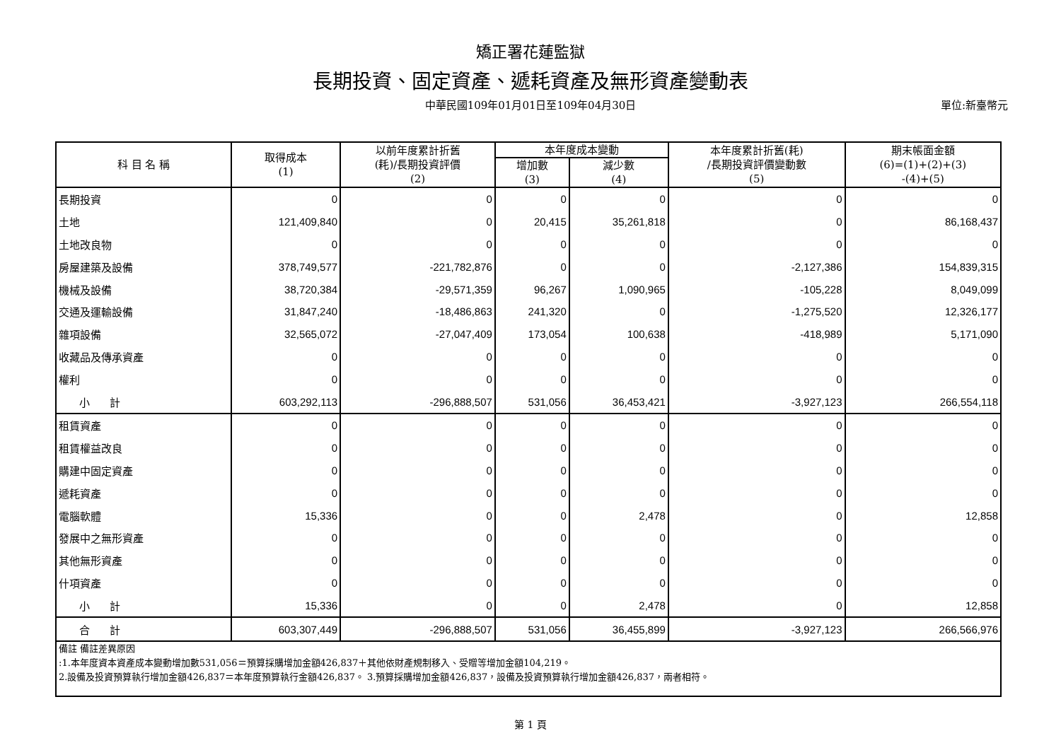矯正署花蓮監獄
長期投資、固定資產、遞耗資產及無形資產變動表
中華民國109年01月01日至109年04月30日 單位:新臺幣元
| 科 目 名 稱 | 取得成本 (1) | 以前年度累計折舊 (耗)/長期投資評價 (2) | 本年度成本變動 | | 本年度累計折舊(耗) /長期投資評價變動數 (5) | 期末帳面金額 (6)=(1)+(2)+(3) -(4)+(5) |
| --- | --- | --- | --- | --- | --- | --- |
| | | | 增加數 (3) | 減少數 (4) | | |
| 長期投資 | 0 | 0 | 0 | 0 | 0 | 0 |
| 土地 | 121,409,840 | 0 | 20,415 | 35,261,818 | 0 | 86,168,437 |
| 土地改良物 | 0 | 0 | 0 | 0 | 0 | 0 |
| 房屋建築及設備 | 378,749,577 | -221,782,876 | 0 | 0 | -2,127,386 | 154,839,315 |
| 機械及設備 | 38,720,384 | -29,571,359 | 96,267 | 1,090,965 | -105,228 | 8,049,099 |
| 交通及運輸設備 | 31,847,240 | -18,486,863 | 241,320 | 0 | -1,275,520 | 12,326,177 |
| 雜項設備 | 32,565,072 | -27,047,409 | 173,054 | 100,638 | -418,989 | 5,171,090 |
| 收藏品及傳承資產 | 0 | 0 | 0 | 0 | 0 | 0 |
| 權利 | 0 | 0 | 0 | 0 | 0 | 0 |
| 小 計 | 603,292,113 | -296,888,507 | 531,056 | 36,453,421 | -3,927,123 | 266,554,118 |
| 租賃資產 | 0 | 0 | 0 | 0 | 0 | 0 |
| 租賃權益改良 | 0 | 0 | 0 | 0 | 0 | 0 |
| 購建中固定資產 | 0 | 0 | 0 | 0 | 0 | 0 |
| 遞耗資產 | 0 | 0 | 0 | 0 | 0 | 0 |
| 電腦軟體 | 15,336 | 0 | 0 | 2,478 | 0 | 12,858 |
| 發展中之無形資產 | 0 | 0 | 0 | 0 | 0 | 0 |
| 其他無形資產 | 0 | 0 | 0 | 0 | 0 | 0 |
| 什項資產 | 0 | 0 | 0 | 0 | 0 | 0 |
| 小 計 | 15,336 | 0 | 0 | 2,478 | 0 | 12,858 |
| 合 計 | 603,307,449 | -296,888,507 | 531,056 | 36,455,899 | -3,927,123 | 266,566,976 |
| 備註 備註差異原因 :1.本年度資本資產成本變動增加數531,056＝預算採購增加金額426,837＋其他依財產規制移入、受贈等增加金額104,219。 2.設備及投資預算執行增加金額426,837＝本年度預算執行金額426,837。 3.預算採購增加金額426,837，設備及投資預算執行增加金額426,837，兩者相符。 | | | | | | |
第 1 頁